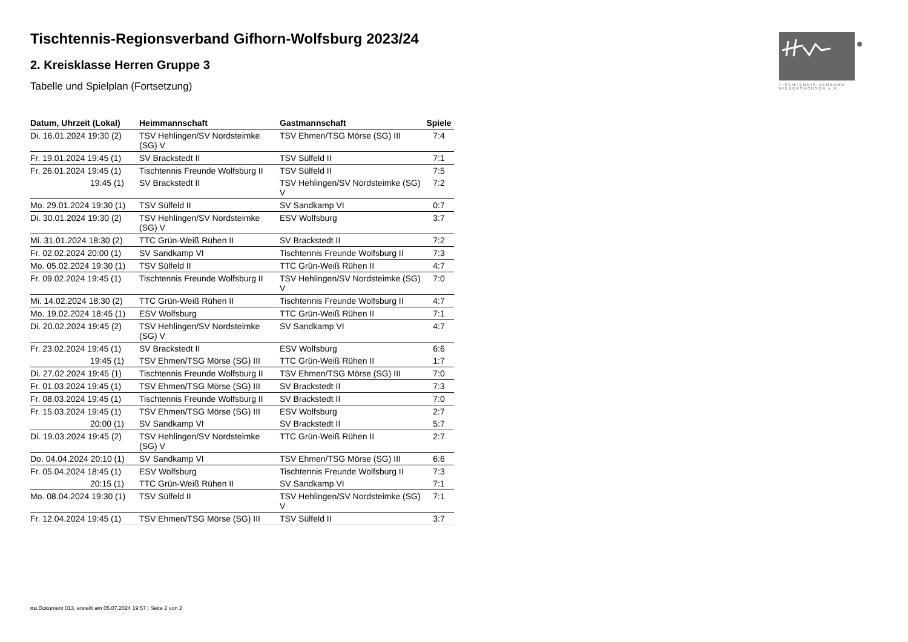Tischtennis-Regionsverband Gifhorn-Wolfsburg 2023/24
2. Kreisklasse Herren Gruppe 3
Tabelle und Spielplan (Fortsetzung)
TISCHTENNIS-VERBAND
NIEDERSACHSEN e.V.
| Datum, Uhrzeit (Lokal) | Heimmannschaft | Gastmannschaft | Spiele |
| --- | --- | --- | --- |
| Di. 16.01.2024 19:30 (2) | TSV Hehlingen/SV Nordsteimke (SG) V | TSV Ehmen/TSG Mörse (SG) III | 7:4 |
| Fr. 19.01.2024 19:45 (1) | SV Brackstedt II | TSV Sülfeld II | 7:1 |
| Fr. 26.01.2024 19:45 (1) | Tischtennis Freunde Wolfsburg II | TSV Sülfeld II | 7:5 |
| 19:45 (1) | SV Brackstedt II | TSV Hehlingen/SV Nordsteimke (SG) V | 7:2 |
| Mo. 29.01.2024 19:30 (1) | TSV Sülfeld II | SV Sandkamp VI | 0:7 |
| Di. 30.01.2024 19:30 (2) | TSV Hehlingen/SV Nordsteimke (SG) V | ESV Wolfsburg | 3:7 |
| Mi. 31.01.2024 18:30 (2) | TTC Grün-Weiß Rühen II | SV Brackstedt II | 7:2 |
| Fr. 02.02.2024 20:00 (1) | SV Sandkamp VI | Tischtennis Freunde Wolfsburg II | 7:3 |
| Mo. 05.02.2024 19:30 (1) | TSV Sülfeld II | TTC Grün-Weiß Rühen II | 4:7 |
| Fr. 09.02.2024 19:45 (1) | Tischtennis Freunde Wolfsburg II | TSV Hehlingen/SV Nordsteimke (SG) V | 7:0 |
| Mi. 14.02.2024 18:30 (2) | TTC Grün-Weiß Rühen II | Tischtennis Freunde Wolfsburg II | 4:7 |
| Mo. 19.02.2024 18:45 (1) | ESV Wolfsburg | TTC Grün-Weiß Rühen II | 7:1 |
| Di. 20.02.2024 19:45 (2) | TSV Hehlingen/SV Nordsteimke (SG) V | SV Sandkamp VI | 4:7 |
| Fr. 23.02.2024 19:45 (1) | SV Brackstedt II | ESV Wolfsburg | 6:6 |
| 19:45 (1) | TSV Ehmen/TSG Mörse (SG) III | TTC Grün-Weiß Rühen II | 1:7 |
| Di. 27.02.2024 19:45 (1) | Tischtennis Freunde Wolfsburg II | TSV Ehmen/TSG Mörse (SG) III | 7:0 |
| Fr. 01.03.2024 19:45 (1) | TSV Ehmen/TSG Mörse (SG) III | SV Brackstedt II | 7:3 |
| Fr. 08.03.2024 19:45 (1) | Tischtennis Freunde Wolfsburg II | SV Brackstedt II | 7:0 |
| Fr. 15.03.2024 19:45 (1) | TSV Ehmen/TSG Mörse (SG) III | ESV Wolfsburg | 2:7 |
| 20:00 (1) | SV Sandkamp VI | SV Brackstedt II | 5:7 |
| Di. 19.03.2024 19:45 (2) | TSV Hehlingen/SV Nordsteimke (SG) V | TTC Grün-Weiß Rühen II | 2:7 |
| Do. 04.04.2024 20:10 (1) | SV Sandkamp VI | TSV Ehmen/TSG Mörse (SG) III | 6:6 |
| Fr. 05.04.2024 18:45 (1) | ESV Wolfsburg | Tischtennis Freunde Wolfsburg II | 7:3 |
| 20:15 (1) | TTC Grün-Weiß Rühen II | SV Sandkamp VI | 7:1 |
| Mo. 08.04.2024 19:30 (1) | TSV Sülfeld II | TSV Hehlingen/SV Nordsteimke (SG) V | 7:1 |
| Fr. 12.04.2024 19:45 (1) | TSV Ehmen/TSG Mörse (SG) III | TSV Sülfeld II | 3:7 |
nu.Dokument 013, erstellt am 05.07.2024 19:57 | Seite 2 von 2